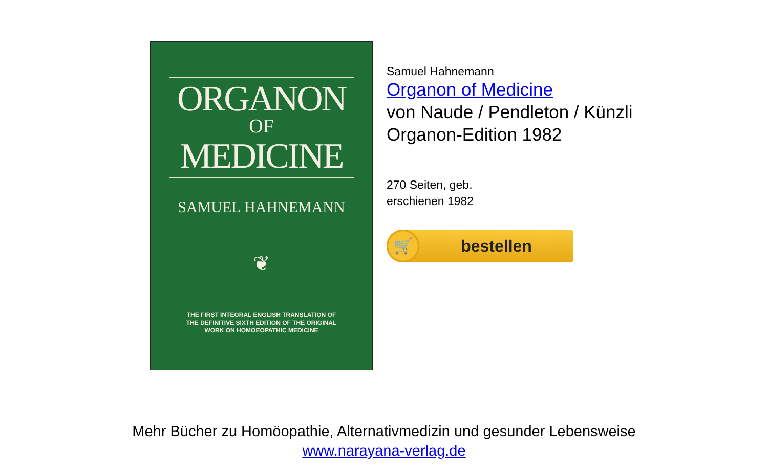ORGANON
OF
MEDICINE
SAMUEL HAHNEMANN
❦
THE FIRST INTEGRAL ENGLISH TRANSLATION OF
THE DEFINITIVE SIXTH EDITION OF THE ORIGINAL
WORK ON HOMOEOPATHIC MEDICINE
Samuel Hahnemann
Organon of Medicine
von Naude / Pendleton / Künzli
Organon-Edition 1982
270 Seiten, geb.
erschienen 1982
🛒
bestellen
Mehr Bücher zu Homöopathie, Alternativmedizin und gesunder Lebensweise
www.narayana-verlag.de